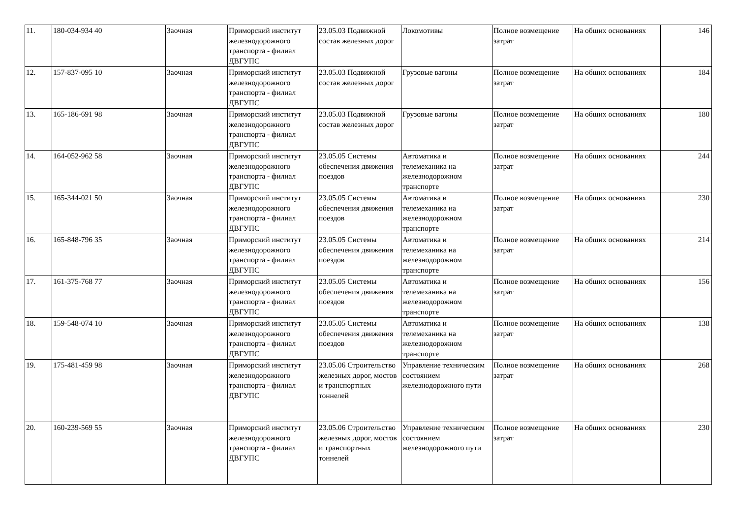| 11. | 180-034-934 40 | Заочная | Приморский институт железнодорожного транспорта - филиал ДВГУПС | 23.05.03 Подвижной состав железных дорог | Локомотивы | Полное возмещение затрат | На общих основаниях | 146 |
| 12. | 157-837-095 10 | Заочная | Приморский институт железнодорожного транспорта - филиал ДВГУПС | 23.05.03 Подвижной состав железных дорог | Грузовые вагоны | Полное возмещение затрат | На общих основаниях | 184 |
| 13. | 165-186-691 98 | Заочная | Приморский институт железнодорожного транспорта - филиал ДВГУПС | 23.05.03 Подвижной состав железных дорог | Грузовые вагоны | Полное возмещение затрат | На общих основаниях | 180 |
| 14. | 164-052-962 58 | Заочная | Приморский институт железнодорожного транспорта - филиал ДВГУПС | 23.05.05 Системы обеспечения движения поездов | Автоматика и телемеханика на железнодорожном транспорте | Полное возмещение затрат | На общих основаниях | 244 |
| 15. | 165-344-021 50 | Заочная | Приморский институт железнодорожного транспорта - филиал ДВГУПС | 23.05.05 Системы обеспечения движения поездов | Автоматика и телемеханика на железнодорожном транспорте | Полное возмещение затрат | На общих основаниях | 230 |
| 16. | 165-848-796 35 | Заочная | Приморский институт железнодорожного транспорта - филиал ДВГУПС | 23.05.05 Системы обеспечения движения поездов | Автоматика и телемеханика на железнодорожном транспорте | Полное возмещение затрат | На общих основаниях | 214 |
| 17. | 161-375-768 77 | Заочная | Приморский институт железнодорожного транспорта - филиал ДВГУПС | 23.05.05 Системы обеспечения движения поездов | Автоматика и телемеханика на железнодорожном транспорте | Полное возмещение затрат | На общих основаниях | 156 |
| 18. | 159-548-074 10 | Заочная | Приморский институт железнодорожного транспорта - филиал ДВГУПС | 23.05.05 Системы обеспечения движения поездов | Автоматика и телемеханика на железнодорожном транспорте | Полное возмещение затрат | На общих основаниях | 138 |
| 19. | 175-481-459 98 | Заочная | Приморский институт железнодорожного транспорта - филиал ДВГУПС | 23.05.06 Строительство железных дорог, мостов и транспортных тоннелей | Управление техническим состоянием железнодорожного пути | Полное возмещение затрат | На общих основаниях | 268 |
| 20. | 160-239-569 55 | Заочная | Приморский институт железнодорожного транспорта - филиал ДВГУПС | 23.05.06 Строительство железных дорог, мостов и транспортных тоннелей | Управление техническим состоянием железнодорожного пути | Полное возмещение затрат | На общих основаниях | 230 |